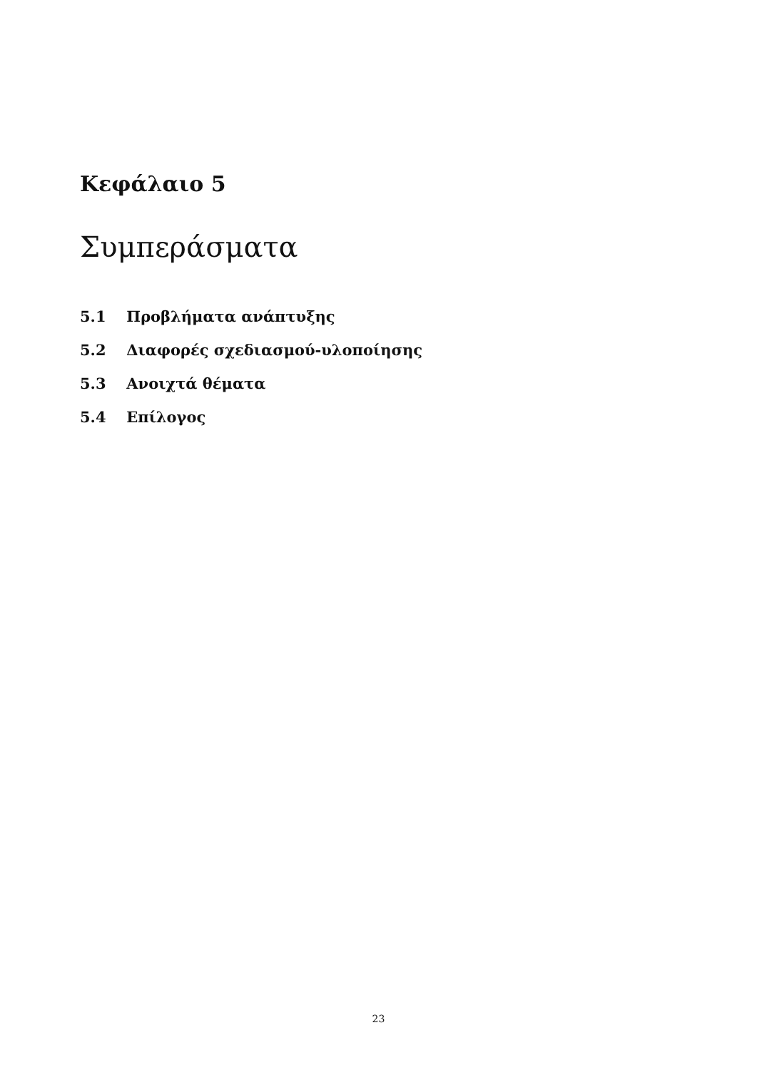Κεφάλαιο 5
Συμπεράσματα
5.1 Προβλήματα ανάπτυξης
5.2 Διαφορές σχεδιασμού-υλοποίησης
5.3 Ανοιχτά θέματα
5.4 Επίλογος
23